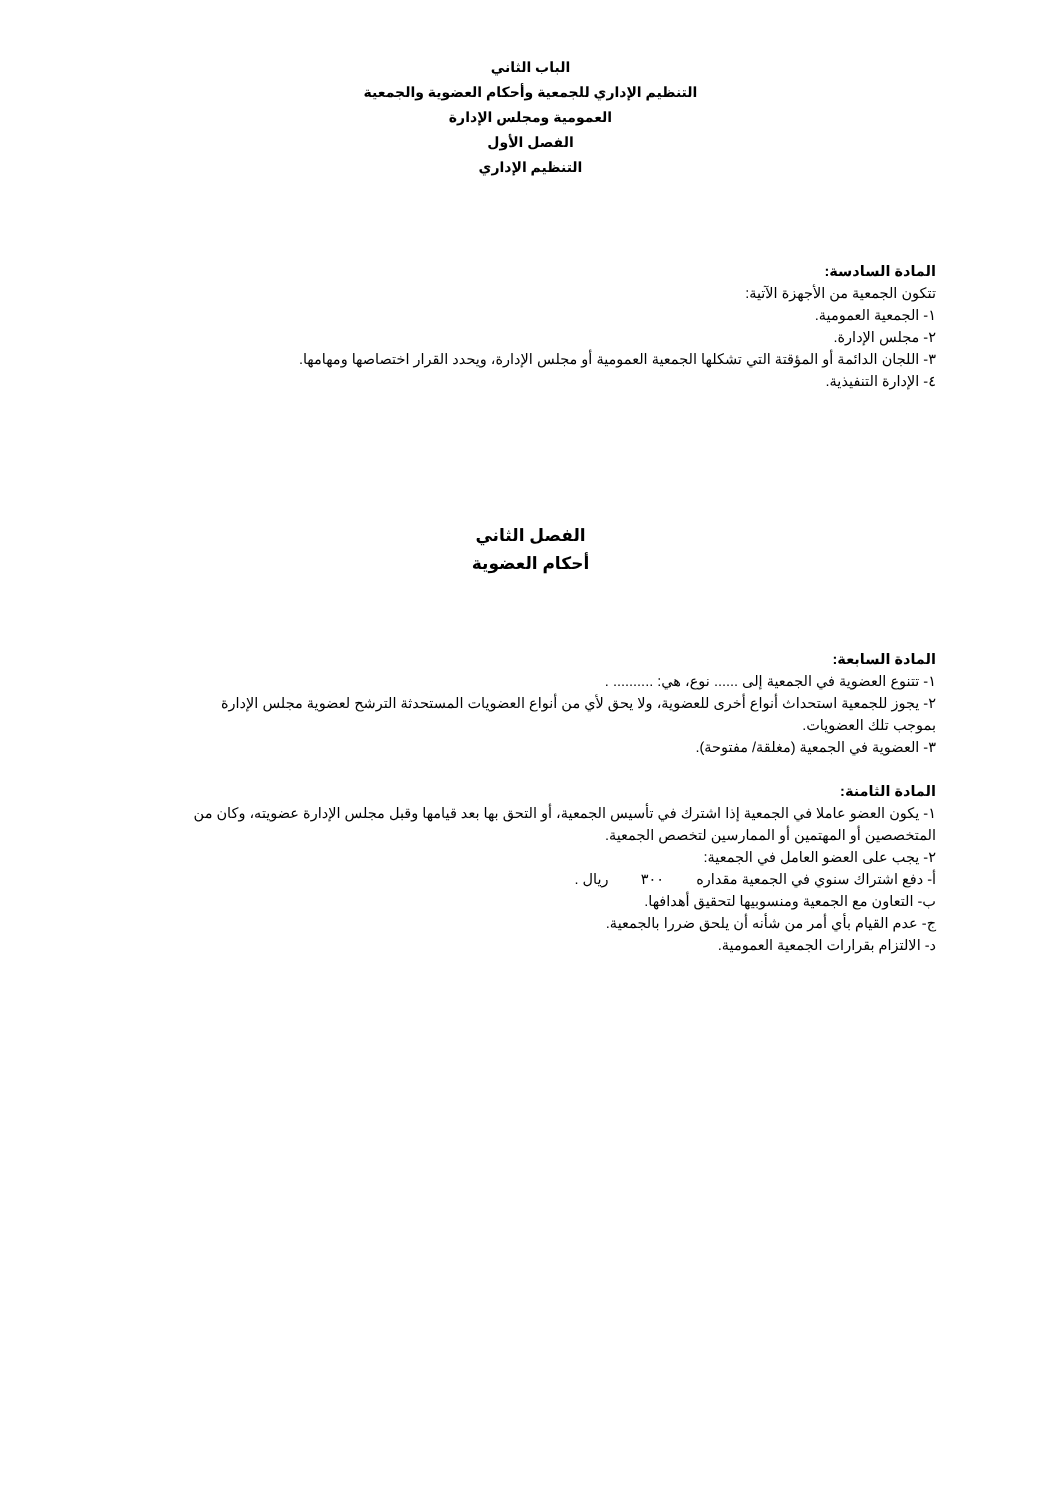الباب الثاني
التنظيم الإداري للجمعية وأحكام العضوية والجمعية
العمومية ومجلس الإدارة
الفصل الأول
التنظيم الإداري
المادة السادسة:
تتكون الجمعية من الأجهزة الآتية:
١- الجمعية العمومية.
٢- مجلس الإدارة.
٣- اللجان الدائمة أو المؤقتة التي تشكلها الجمعية العمومية أو مجلس الإدارة، ويحدد القرار اختصاصها ومهامها.
٤- الإدارة التنفيذية.
الفصل الثاني
أحكام العضوية
المادة السابعة:
١- تتنوع العضوية في الجمعية إلى ...... نوع، هي: .......... .
٢- يجوز للجمعية استحداث أنواع أخرى للعضوية، ولا يحق لأي من أنواع العضويات المستحدثة الترشح لعضوية مجلس الإدارة بموجب تلك العضويات.
٣- العضوية في الجمعية (مغلقة/ مفتوحة).
المادة الثامنة:
١- يكون العضو عاملا في الجمعية إذا اشترك في تأسيس الجمعية، أو التحق بها بعد قيامها وقبل مجلس الإدارة عضويته، وكان من المتخصصين أو المهتمين أو الممارسين لتخصص الجمعية.
٢- يجب على العضو العامل في الجمعية:
أ- دفع اشتراك سنوي في الجمعية مقداره ٣٠٠ ريال .
ب- التعاون مع الجمعية ومنسوبيها لتحقيق أهدافها.
ج- عدم القيام بأي أمر من شأنه أن يلحق ضررا بالجمعية.
د- الالتزام بقرارات الجمعية العمومية.